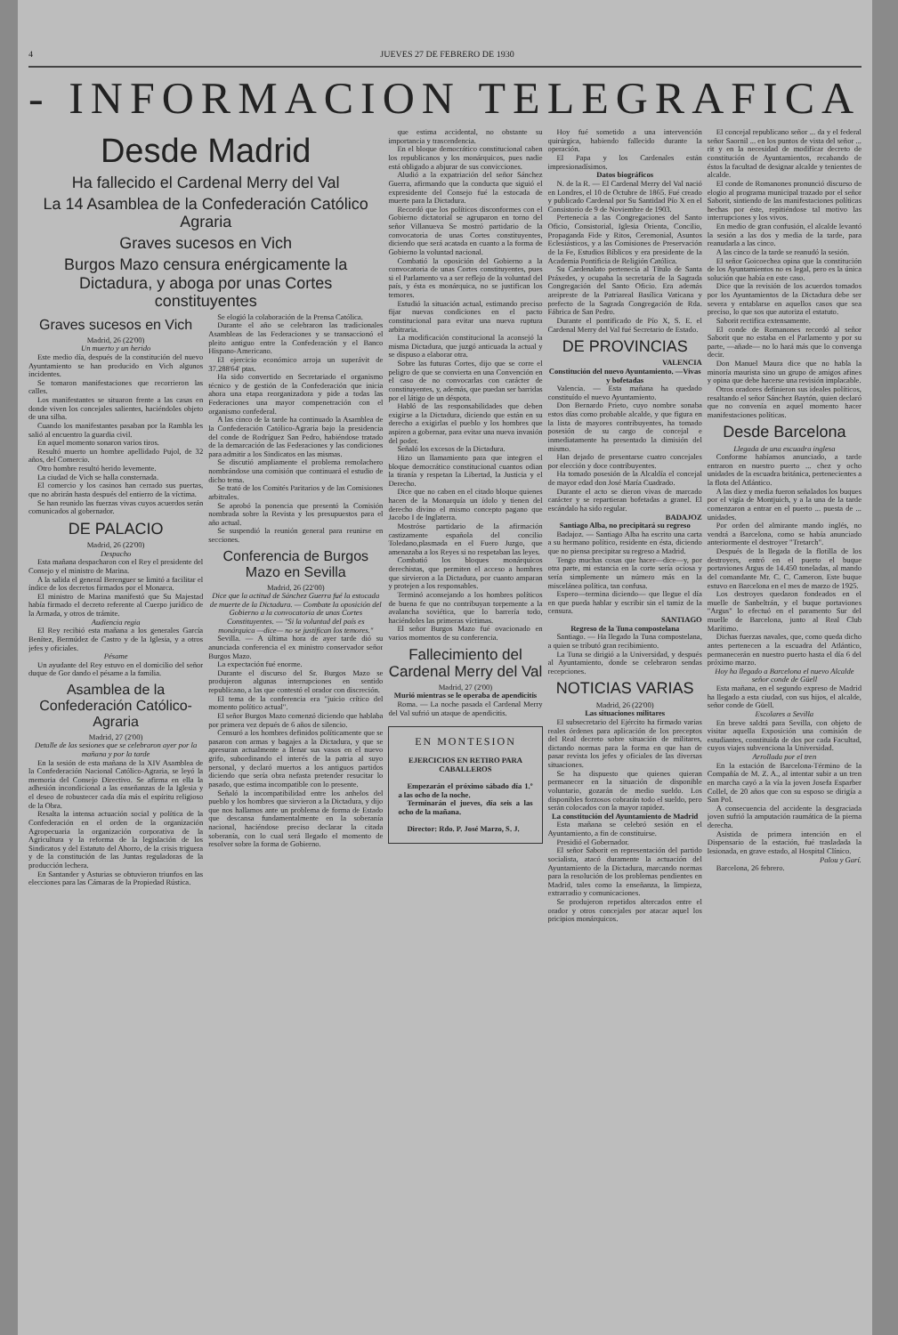4 JUEVES 27 DE FEBRERO DE 1930
- INFORMACION TELEGRAFICA
Desde Madrid
Ha fallecido el Cardenal Merry del Val
La 14 Asamblea de la Confederación Católico Agraria
Graves sucesos en Vich
Burgos Mazo censura enérgicamente la Dictadura, y aboga por unas Cortes constituyentes
Graves sucesos en Vich
Madrid, 26 (22'00)
Un muerto y un herido
Este medio día, después de la constitución del nuevo Ayuntamiento se han producido en Vich algunos incidentes.
Se tomaron manifestaciones que recorrieron las calles.
Los manifestantes se situaron frente a las casas en donde viven los concejales salientes, haciéndoles objeto de una silba.
Cuando los manifestantes pasaban por la Rambla les salió al encuentro la guardia civil.
En aquel momento sonaron varios tiros.
Resultó muerto un hombre apellidado Pujol, de 32 años, del Comercio.
Otro hombre resultó herido levemente.
La ciudad de Vich se halla consternada.
El comercio y los casinos han cerrado sus puertas, que no abrirán hasta después del entierro de la víctima.
Se han reunido las fuerzas vivas cuyos acuerdos serán comunicados al gobernador.
DE PALACIO
Madrid, 26 (22'00)
Despacho
Esta mañana despacharon con el Rey el presidente del Consejo y el ministro de Marina.
A la salida el general Berenguer se limitó a facilitar el índice de los decretos firmados por el Monarca.
El ministro de Marina manifestó que Su Majestad había firmado el decreto referente al Cuerpo jurídico de la Armada, y otros de trámite.
Audiencia regia
El Rey recibió esta mañana a los generales García Benítez, Bermúdez de Castro y de la Iglesia, y a otros jefes y oficiales.
Pésame
Un ayudante del Rey estuvo en el domicilio del señor duque de Gor dando el pésame a la familia.
Asamblea de la Confederación Católico-Agraria
Madrid, 27 (2'00)
Detalle de las sesiones que se celebraron ayer por la mañana y por la tarde
En la sesión de esta mañana de la XIV Asamblea de la Confederación Nacional Católico-Agraria, se leyó la memoria del Consejo Directivo. Se afirma en ella la adhesión incondicional a las enseñanzas de la Iglesia y el deseo de robustecer cada día más el espíritu religioso de la Obra.
Resalta la intensa actuación social y política de la Confederación en el orden de la organización Agropecuaria la organización corporativa de la Agricultura y la reforma de la legislación de los Sindicatos y del Estatuto del Ahorro, de la crisis triguera y de la constitución de las Juntas reguladoras de la producción lechera.
En Santander y Asturias se obtuvieron triunfos en las elecciones para las Cámaras de la Propiedad Rústica.
Se elogió la colaboración de la Prensa Católica.
Durante el año se celebraron las tradicionales Asambleas de las Federaciones y se transaccionó el pleito antiguo entre la Confederación y el Banco Hispano-Americano.
El ejercicio económico arroja un superávit de 37.288'64' ptas.
Ha sido convertido en Secretariado el organismo técnico y de gestión de la Confederación que inicia ahora una etapa reorganizadora y pide a todas las Federaciones una mayor compenetración con el organismo confederal.
A las cinco de la tarde ha continuado la Asamblea de la Confederación Católico-Agraria bajo la presidencia del conde de Rodríguez San Pedro, habiéndose tratado de la demarcación de las Federaciones y las condiciones para admitir a los Sindicatos en las mismas.
Se discutió ampliamente el problema remolachero nombrándose una comisión que continuará el estudio de dicho tema.
Se trató de los Comités Paritarios y de las Comisiones arbitrales.
Se aprobó la ponencia que presentó la Comisión nombrada sobre la Revista y los presupuestos para el año actual.
Se suspendió la reunión general para reunirse en secciones.
Conferencia de Burgos Mazo en Sevilla
Madrid, 26 (22'00)
Dice que la actitud de Sánchez Guerra fué la estocada de muerte de la Dictadura. — Combate la oposición del Gobierno a la convocatoria de unas Cortes Constituyentes. — "Si la voluntad del país es monárquica —dice— no se justifican los temores."
Sevilla. — A última hora de ayer tarde dió su anunciada conferencia el ex ministro conservador señor Burgos Mazo.
La expectación fué enorme.
Durante el discurso del Sr. Burgos Mazo se produjeron algunas interrupciones en sentido republicano, a las que contestó el orador con discreción.
El tema de la conferencia era "juicio crítico del momento político actual".
El señor Burgos Mazo comenzó diciendo que hablaba por primera vez depués de 6 años de silencio.
Censuró a los hombres definidos políticamente que se pasaron con armas y bagajes a la Dictadura, y que se apresuran actualmente a llenar sus vasos en el nuevo grifo, subordinando el interés de la patria al suyo personal, y declaró muertos a los antiguos partidos diciendo que sería obra nefasta pretender resucitar lo pasado, que estima incompatible con lo presente.
Señaló la incompatibilidad entre los anhelos del pueblo y los hombres que sirvieron a la Dictadura, y dijo que nos hallamos ante un problema de forma de Estado que descansa fundamentalmente en la soberanía nacional, haciéndose preciso declarar la citada soberanía, con lo cual será llegado el momento de resolver sobre la forma de Gobierno.
que estima accidental, no obstante su importancia y trascendencia.
En el bloque democrático constitucional caben los republicanos y los monárquicos, pues nadie está obligado a abjurar de sus convicciones.
Aludió a la expatriación del señor Sánchez Guerra, afirmando que la conducta que siguió el expresidente del Consejo fué la estocada de muerte para la Dictadura.
Recordó que los políticos disconformes con el Gobierno dictatorial se agruparon en torno del señor Villanueva Se mostró partidario de la convocatoria de unas Cortes constituyentes, diciendo que será acatada en cuanto a la forma de Gobierno la voluntad nacional.
Combatió la oposición del Gobierno a la convocatoria de unas Cortes constituyentes, pues si el Parlamento va a ser reflejo de la voluntad del país, y ésta es monárquica, no se justifican los temores.
Estudió la situación actual, estimando preciso fijar nuevas condiciones en el pacto constitucional para evitar una nueva ruptura arbitraria.
La modificación constitucional la aconsejó la misma Dictadura, que juzgó anticuada la actual y se dispuso a elaborar otra.
Sobre las futuras Cortes, dijo que se corre el peligro de que se convierta en una Convención en el caso de no convocarlas con carácter de constituyentes, y, además, que puedan ser barridas por el látigo de un déspota.
Habló de las responsabilidades que deben exigirse a la Dictadura, diciendo que están en su derecho a exigirlas el pueblo y los hombres que aspiren a gobernar, para evitar una nueva invasión del poder.
Señaló los excesos de la Dictadura.
Hizo un llamamiento para que integren el bloque democrático constitucional cuantos odian la tiranía y respetan la Libertad, la Justicia y el Derecho.
Dice que no caben en el citado bloque quienes hacen de la Monarquía un ídolo y tienen del derecho divino el mismo concepto pagano que Jacobo I de Inglaterra.
Mostróse partidario de la afirmación castizamente española del concilio Toledano,plasmada en el Fuero Juzgo, que amenazaba a los Reyes si no respetaban las leyes.
Combatió los bloques monárquicos derechistas, que permiten el acceso a hombres que sirvieron a la Dictadura, por cuanto amparan y protejen a los responsables.
Terminó aconsejando a los hombres políticos de buena fe que no contribuyan torpemente a la avalancha soviética, que lo barrería todo, haciéndoles las primeras víctimas.
El señor Burgos Mazo fué ovacionado en varios momentos de su conferencia.
Fallecimiento del Cardenal Merry del Val
Madrid, 27 (2'00)
Murió mientras se le operaba de apendicitis
Roma. — La noche pasada el Cardenal Merry del Val sufrió un ataque de apendicitis.
EN MONTESION
EJERCICIOS EN RETIRO PARA CABALLEROS
Empezarán el próximo sábado día 1.º a las ocho de la noche.
Terminarán el jueves, día seis a las ocho de la mañana.
Director: Rdo. P. José Marzo, S. J.
Hoy fué sometido a una intervención quirúrgica, habiendo fallecido durante la operación.
El Papa y los Cardenales están impresionadísimos.
Datos biográficos
N. de la R. — El Cardenal Merry del Val nació en Londres, el 10 de Octubre de 1865. Fué creado y publicado Cardenal por Su Santidad Pío X en el Consistorio de 9 de Noviembre de 1903.
Pertenecía a las Congregaciones del Santo Oficio, Consistorial, Iglesia Orienta, Concilio, Propaganda Fide y Ritos, Ceremonial, Asuntos Eclesiásticos, y a las Comisiones de Preservación de la Fe, Estudios Bíblicos y era presidente de la Academia Pontificia de Religión Católica.
Su Cardenalato pertenecía al Título de Santa Práxedes, y ocupaba la secretaría de la Sagrada Congregación del Santo Oficio. Era además areipreste de la Patriareal Basílica Vaticana y prefecto de la Sagrada Congregación de Rda. Fábrica de San Pedro.
Durante el pontificado de Pío X, S. E. el Cardenal Merry del Val fué Secretario de Estado.
DE PROVINCIAS
VALENCIA
Constitución del nuevo Ayuntamiento. —Vivas y bofetadas
Valencia. — Esta mañana ha quedado constituído el nuevo Ayuntamiento.
Don Bernardo Prieto, cuyo nombre sonaba estos días como probable alcalde, y que figura en la lista de mayores contribuyentes, ha tomado posesión de su cargo de concejal e inmediatamente ha presentado la dimisión del mismo.
Han dejado de presentarse cuatro concejales por elección y doce contribuyentes.
Ha tomado posesión de la Alcaldía el concejal de mayor edad don José María Cuadrado.
Durante el acto se dieron vivas de marcado carácter y se repartieran bofetadas a granel. El escándalo ha sido regular.
BADAJOZ
Santiago Alba, no precipitará su regreso
Badajoz. — Santiago Alba ha escrito una carta a su hermano político, residente en ésta, diciendo que no piensa precipitar su regreso a Madrid.
Tengo muchas cosas que hacer—dice—y, por otra parte, mi estancia en la corte sería ociosa y sería simplemente un número más en la miscelánea política, tan confusa.
Espero—termina diciendo— que llegue el día en que pueda hablar y escribir sin el tamiz de la censura.
SANTIAGO
Regreso de la Tuna compostelana
Santiago. — Ha llegado la Tuna compostelana, a quien se tributó gran recibimiento.
La Tuna se dirigió a la Universidad, y después al Ayuntamiento, donde se celebraron sendas recepciones.
NOTICIAS VARIAS
Madrid, 26 (22'00)
Las situaciones militares
El subsecretario del Ejército ha firmado varias reales órdenes para aplicación de los preceptos del Real decreto sobre situación de militares, dictando normas para la forma en que han de pasar revista los jefes y oficiales de las diversas situaciones.
Se ha dispuesto que quienes quieran permanecer en la situación de disponible voluntario, gozarán de medio sueldo. Los disponibles forzosos cobrarán todo el sueldo, pero serán colocados con la mayor rapidez.
La constitución del Ayuntamiento de Madrid
Esta mañana se celebró sesión en el Ayuntamiento, a fin de constituirse.
Presidió el Gobernador.
El señor Saborit en representación del partido socialista, atacó duramente la actuación del Ayuntamiento de la Dictadura, marcando normas para la resolución de los problemas pendientes en Madrid, tales como la enseñanza, la limpieza, extrarradio y comunicaciones.
Se produjeron repetidos altercados entre el orador y otros concejales por atacar aquel los pricipios monárquicos.
El concejal republicano señor ... da y el federal señor Saornil ... en los puntos de vista del señor ... rit y en la necesidad de modificar decreto de constitución de Ayuntamientos, recabando de éstos la facultad de designar alcalde y tenientes de alcalde.
El conde de Romanones pronunció discurso de elogio al programa municipal trazado por el señor Saborit, sintiendo de las manifestaciones políticas hechas por éste, repitiéndose tal motivo las interrupciones y los vivos.
En medio de gran confusión, el alcalde levantó la sesión a las dos y media de la tarde, para reanudarla a las cinco.
A las cinco de la tarde se reanudó la sesión.
El señor Goicoechea opina que la constitución de los Ayuntamientos no es legal, pero es la única solución que había en este caso.
Dice que la revisión de los acuerdos tomados por los Ayuntamientos de la Dictadura debe ser severa y entablarse en aquellos casos que sea preciso, lo que sos que autoriza el estatuto.
Saborit rectifica extensamente.
El conde de Romanones recordó al señor Saborit que no estaba en el Parlamento y por su parte, —añade— no lo hará más que lo convenga decir.
Don Manuel Maura dice que no habla la minoría maurista sino un grupo de amigos afines y opina que debe hacerse una revisión implacable.
Otros oradores definieron sus ideales políticos, resaltando el señor Sánchez Baytón, quien declaró que no convenía en aquel momento hacer manifestaciones políticas.
Desde Barcelona
Llegada de una escuadra inglesa
Conforme habíamos anunciado, a tarde entraron en nuestro puerto ... chez y ocho unidades de la escuadra británica, pertenecientes a la flota del Atlántico.
A las diez y media fueron señalados los buques por el vigía de Montjuich, y a la una de la tarde comenzaron a entrar en el puerto ... puesta de ... unidades.
Por orden del almirante mando inglés, no vendrá a Barcelona, como se había anunciado anteriormente el destroyer "Tretarch".
Después de la llegada de la flotilla de los destroyers, entró en el puerto el buque portaviones Argus de 14.450 toneladas, al mando del comandante Mr. C. C. Cameron. Este buque estuvo en Barcelona en el mes de marzo de 1925.
Los destroyes quedaron fondeados en el muelle de Sanbeltrán, y el buque portaviones "Argus" lo efectuó en el paramento Sur del muelle de Barcelona, junto al Real Club Marítimo.
Dichas fuerzas navales, que, como queda dicho antes pertenecen a la escuadra del Atlántico, permanecerán en nuestro puerto hasta el día 6 del próximo marzo.
Hoy ha llegado a Barcelona el nuevo Alcalde señor conde de Güell
Esta mañana, en el segundo expreso de Madrid ha llegado a esta ciudad, con sus hijos, el alcalde, señor conde de Güell.
Escolares a Sevilla
En breve saldrá para Sevilla, con objeto de visitar aquella Exposición una comisión de estudiantes, constituida de dos por cada Facultad, cuyos viajes subvenciona la Universidad.
Arrollada por el tren
En la estación de Barcelona-Término de la Compañía de M. Z. A., al intentar subir a un tren en marcha cayó a la vía la joven Josefa Esparber Collel, de 20 años que con su esposo se dirigía a San Pol.
A consecuencia del accidente la desgraciada joven sufrió la amputación raumática de la pierna derecha.
Asistida de primera intención en el Dispensario de la estación, fué trasladada la lesionada, en grave estado, al Hospital Clínico.
Palou y Garí.
Barcelona, 26 febrero.